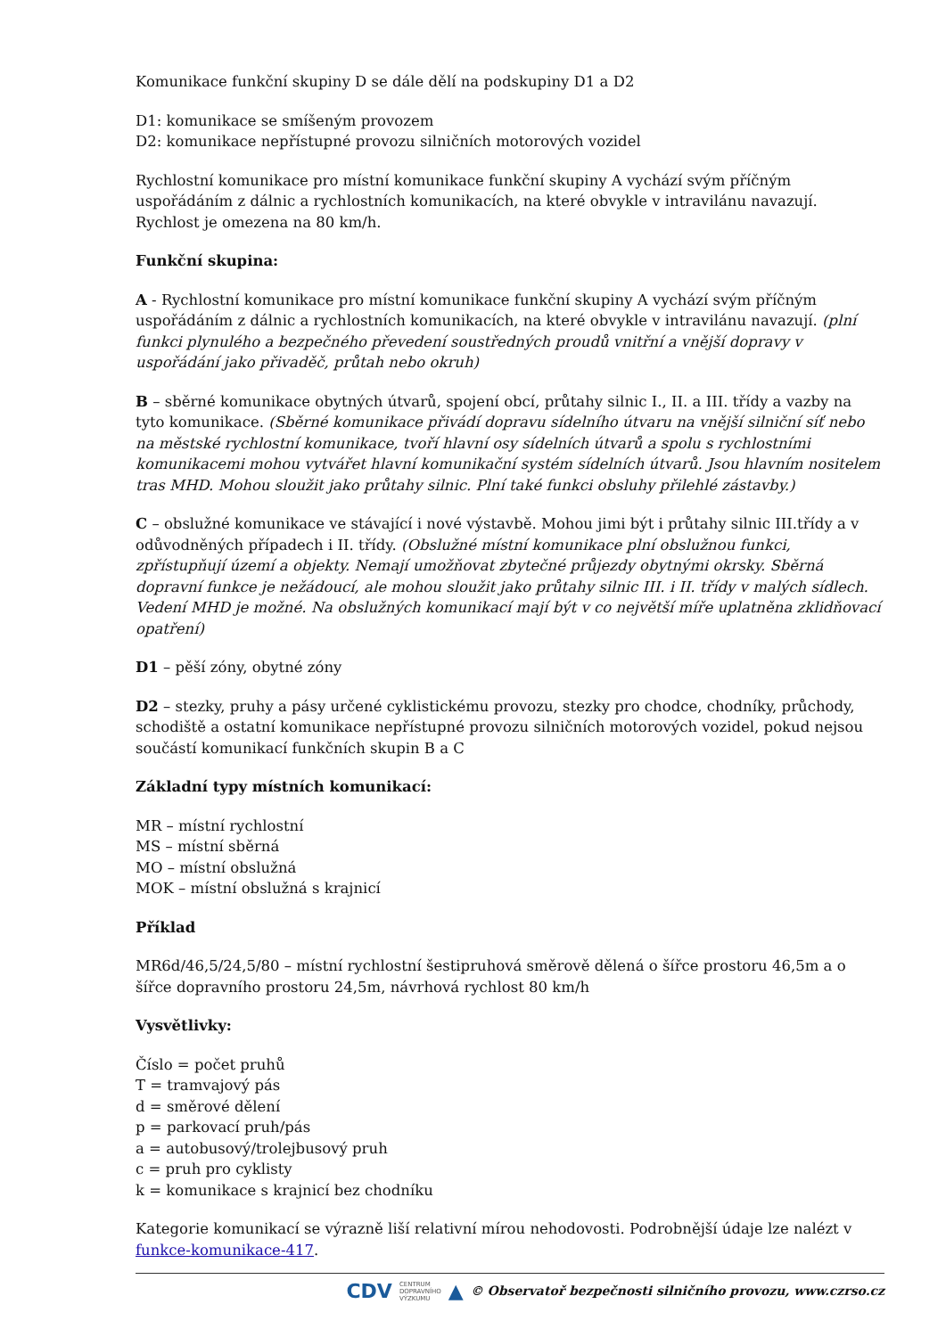Komunikace funkční skupiny D se dále dělí na podskupiny D1 a D2
D1: komunikace se smíšeným provozem
D2: komunikace nepřístupné provozu silničních motorových vozidel
Rychlostní komunikace pro místní komunikace funkční skupiny A vychází svým příčným uspořádáním z dálnic a rychlostních komunikacích, na které obvykle v intravilánu navazují. Rychlost je omezena na 80 km/h.
Funkční skupina:
A - Rychlostní komunikace pro místní komunikace funkční skupiny A vychází svým příčným uspořádáním z dálnic a rychlostních komunikacích, na které obvykle v intravilánu navazují. (plní funkci plynulého a bezpečného převedení soustředných proudů vnitřní a vnější dopravy v uspořádání jako přivaděč, průtah nebo okruh)
B – sběrné komunikace obytných útvarů, spojení obcí, průtahy silnic I., II. a III. třídy a vazby na tyto komunikace. (Sběrné komunikace přivádí dopravu sídelního útvaru na vnější silniční síť nebo na městské rychlostní komunikace, tvoří hlavní osy sídelních útvarů a spolu s rychlostními komunikacemi mohou vytvářet hlavní komunikační systém sídelních útvarů. Jsou hlavním nositelem tras MHD. Mohou sloužit jako průtahy silnic. Plní také funkci obsluhy přilehlé zástavby.)
C – obslužné komunikace ve stávající i nové výstavbě. Mohou jimi být i průtahy silnic III.třídy a v odůvodněných případech i II. třídy. (Obslužné místní komunikace plní obslužnou funkci, zpřístupňují území a objekty. Nemají umožňovat zbytečné průjezdy obytnými okrsky. Sběrná dopravní funkce je nežádoucí, ale mohou sloužit jako průtahy silnic III. i II. třídy v malých sídlech. Vedení MHD je možné. Na obslužných komunikací mají být v co největší míře uplatněna zklidňovací opatření)
D1 – pěší zóny, obytné zóny
D2 – stezky, pruhy a pásy určené cyklistickému provozu, stezky pro chodce, chodníky, průchody, schodiště a ostatní komunikace nepřístupné provozu silničních motorových vozidel, pokud nejsou součástí komunikací funkčních skupin B a C
Základní typy místních komunikací:
MR – místní rychlostní
MS – místní sběrná
MO – místní obslužná
MOK – místní obslužná s krajnicí
Příklad
MR6d/46,5/24,5/80 – místní rychlostní šestipruhová směrově dělená o šířce prostoru 46,5m a o šířce dopravního prostoru 24,5m, návrhová rychlost 80 km/h
Vysvětlivky:
Číslo = počet pruhů
T = tramvajový pás
d = směrové dělení
p = parkovací pruh/pás
a = autobusový/trolejbusový pruh
c = pruh pro cyklisty
k = komunikace s krajnicí bez chodníku
Kategorie komunikací se výrazně liší relativní mírou nehodovosti. Podrobnější údaje lze nalézt v funkce-komunikace-417.
CDV CENTRUM
DOPRAVNÍHO
VÝZKUMU ▲ © Observatoř bezpečnosti silničního provozu, www.czrso.cz